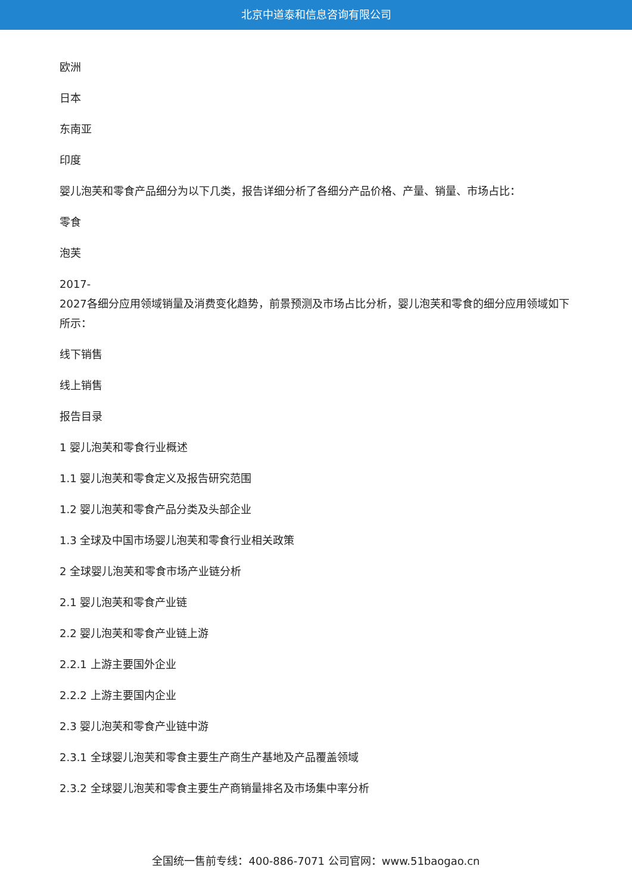北京中道泰和信息咨询有限公司
欧洲
日本
东南亚
印度
婴儿泡芙和零食产品细分为以下几类，报告详细分析了各细分产品价格、产量、销量、市场占比：
零食
泡芙
2017-
2027各细分应用领域销量及消费变化趋势，前景预测及市场占比分析，婴儿泡芙和零食的细分应用领域如下所示：
线下销售
线上销售
报告目录
1 婴儿泡芙和零食行业概述
1.1 婴儿泡芙和零食定义及报告研究范围
1.2 婴儿泡芙和零食产品分类及头部企业
1.3 全球及中国市场婴儿泡芙和零食行业相关政策
2 全球婴儿泡芙和零食市场产业链分析
2.1 婴儿泡芙和零食产业链
2.2 婴儿泡芙和零食产业链上游
2.2.1 上游主要国外企业
2.2.2 上游主要国内企业
2.3 婴儿泡芙和零食产业链中游
2.3.1 全球婴儿泡芙和零食主要生产商生产基地及产品覆盖领域
2.3.2 全球婴儿泡芙和零食主要生产商销量排名及市场集中率分析
全国统一售前专线：400-886-7071 公司官网：www.51baogao.cn